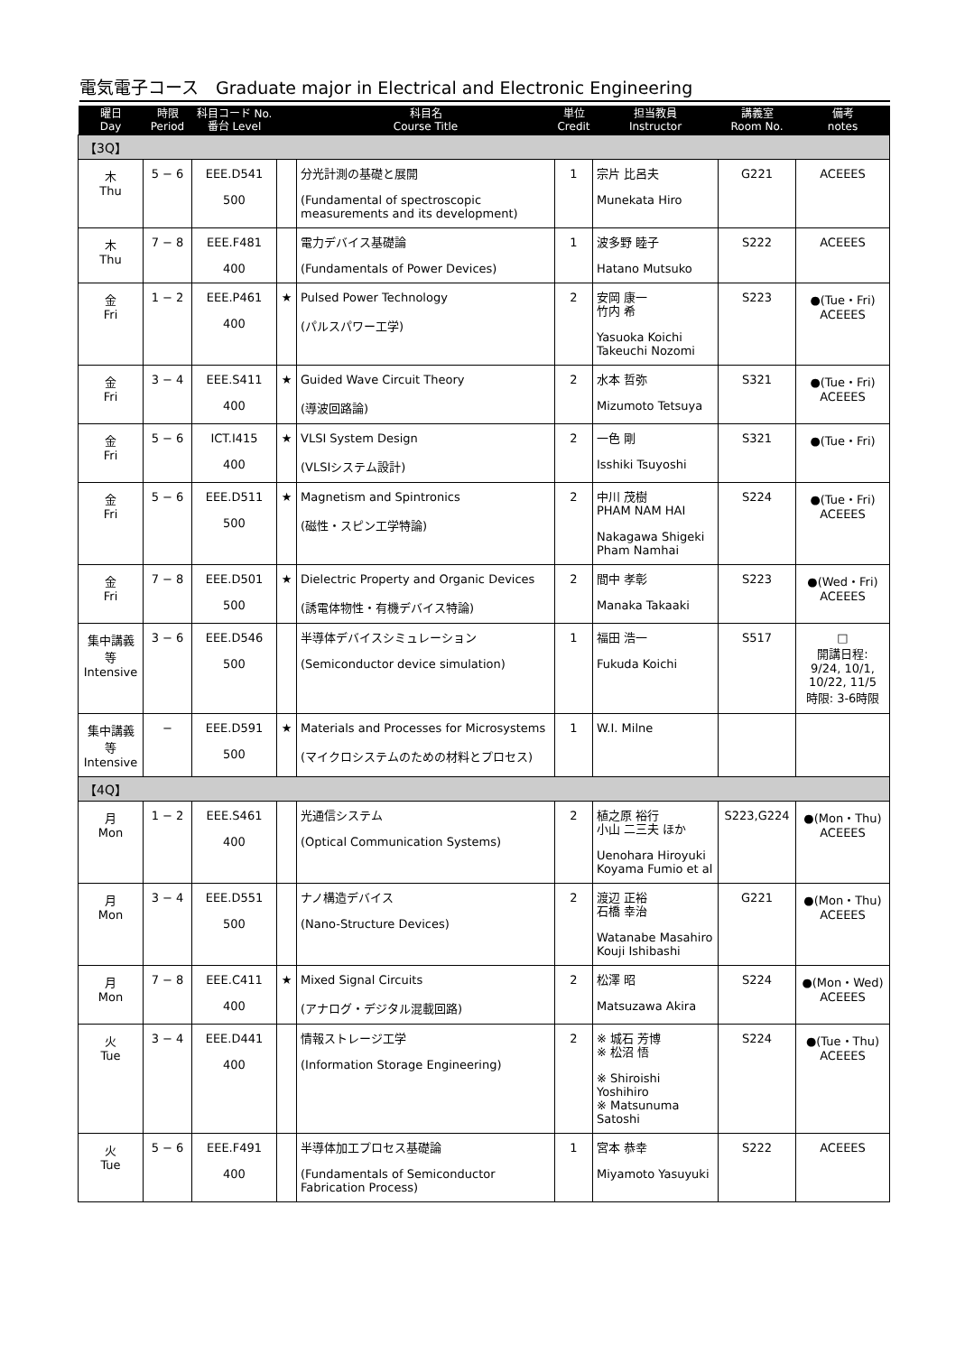電気電子コース　Graduate major in Electrical and Electronic Engineering
| 曜日 Day | 時限 Period | 科目コード No. 番台 Level | | 科目名 Course Title | 単位 Credit | 担当教員 Instructor | 講義室 Room No. | 備考 notes |
| --- | --- | --- | --- | --- | --- | --- | --- | --- |
| 【3Q】 | | | | | | | | |
| 木 Thu | 5 − 6 | EEE.D541 500 | | 分光計測の基礎と展開 (Fundamental of spectroscopic measurements and its development) | 1 | 宗片 比呂夫 Munekata Hiro | G221 | ACEEES |
| 木 Thu | 7 − 8 | EEE.F481 400 | | 電力デバイス基礎論 (Fundamentals of Power Devices) | 1 | 波多野 睦子 Hatano Mutsuko | S222 | ACEEES |
| 金 Fri | 1 − 2 | EEE.P461 400 | ★ | Pulsed Power Technology (パルスパワー工学) | 2 | 安岡 康一 竹内 希 Yasuoka Koichi Takeuchi Nozomi | S223 | ●(Tue・Fri) ACEEES |
| 金 Fri | 3 − 4 | EEE.S411 400 | ★ | Guided Wave Circuit Theory (導波回路論) | 2 | 水本 哲弥 Mizumoto Tetsuya | S321 | ●(Tue・Fri) ACEEES |
| 金 Fri | 5 − 6 | ICT.I415 400 | ★ | VLSI System Design (VLSIシステム設計) | 2 | 一色 剛 Isshiki Tsuyoshi | S321 | ●(Tue・Fri) |
| 金 Fri | 5 − 6 | EEE.D511 500 | ★ | Magnetism and Spintronics (磁性・スピン工学特論) | 2 | 中川 茂樹 PHAM NAM HAI Nakagawa Shigeki Pham Namhai | S224 | ●(Tue・Fri) ACEEES |
| 金 Fri | 7 − 8 | EEE.D501 500 | ★ | Dielectric Property and Organic Devices (誘電体物性・有機デバイス特論) | 2 | 間中 孝彰 Manaka Takaaki | S223 | ●(Wed・Fri) ACEEES |
| 集中講義等 Intensive | 3 − 6 | EEE.D546 500 | | 半導体デバイスシミュレーション (Semiconductor device simulation) | 1 | 福田 浩一 Fukuda Koichi | S517 | □ 開講日程: 9/24, 10/1, 10/22, 11/5 時限: 3-6時限 |
| 集中講義等 Intensive | − | EEE.D591 500 | ★ | Materials and Processes for Microsystems (マイクロシステムのための材料とプロセス) | 1 | W.I. Milne | | |
| 【4Q】 | | | | | | | | |
| 月 Mon | 1 − 2 | EEE.S461 400 | | 光通信システム (Optical Communication Systems) | 2 | 植之原 裕行 小山 二三夫 ほか Uenohara Hiroyuki Koyama Fumio et al | S223,G224 | ●(Mon・Thu) ACEEES |
| 月 Mon | 3 − 4 | EEE.D551 500 | | ナノ構造デバイス (Nano-Structure Devices) | 2 | 渡辺 正裕 石橋 幸治 Watanabe Masahiro Kouji Ishibashi | G221 | ●(Mon・Thu) ACEEES |
| 月 Mon | 7 − 8 | EEE.C411 400 | ★ | Mixed Signal Circuits (アナログ・デジタル混載回路) | 2 | 松澤 昭 Matsuzawa Akira | S224 | ●(Mon・Wed) ACEEES |
| 火 Tue | 3 − 4 | EEE.D441 400 | | 情報ストレージ工学 (Information Storage Engineering) | 2 | ※ 城石 芳博 ※ 松沼 悟 ※ Shiroishi Yoshihiro ※ Matsunuma Satoshi | S224 | ●(Tue・Thu) ACEEES |
| 火 Tue | 5 − 6 | EEE.F491 400 | | 半導体加工プロセス基礎論 (Fundamentals of Semiconductor Fabrication Process) | 1 | 宮本 恭幸 Miyamoto Yasuyuki | S222 | ACEEES |